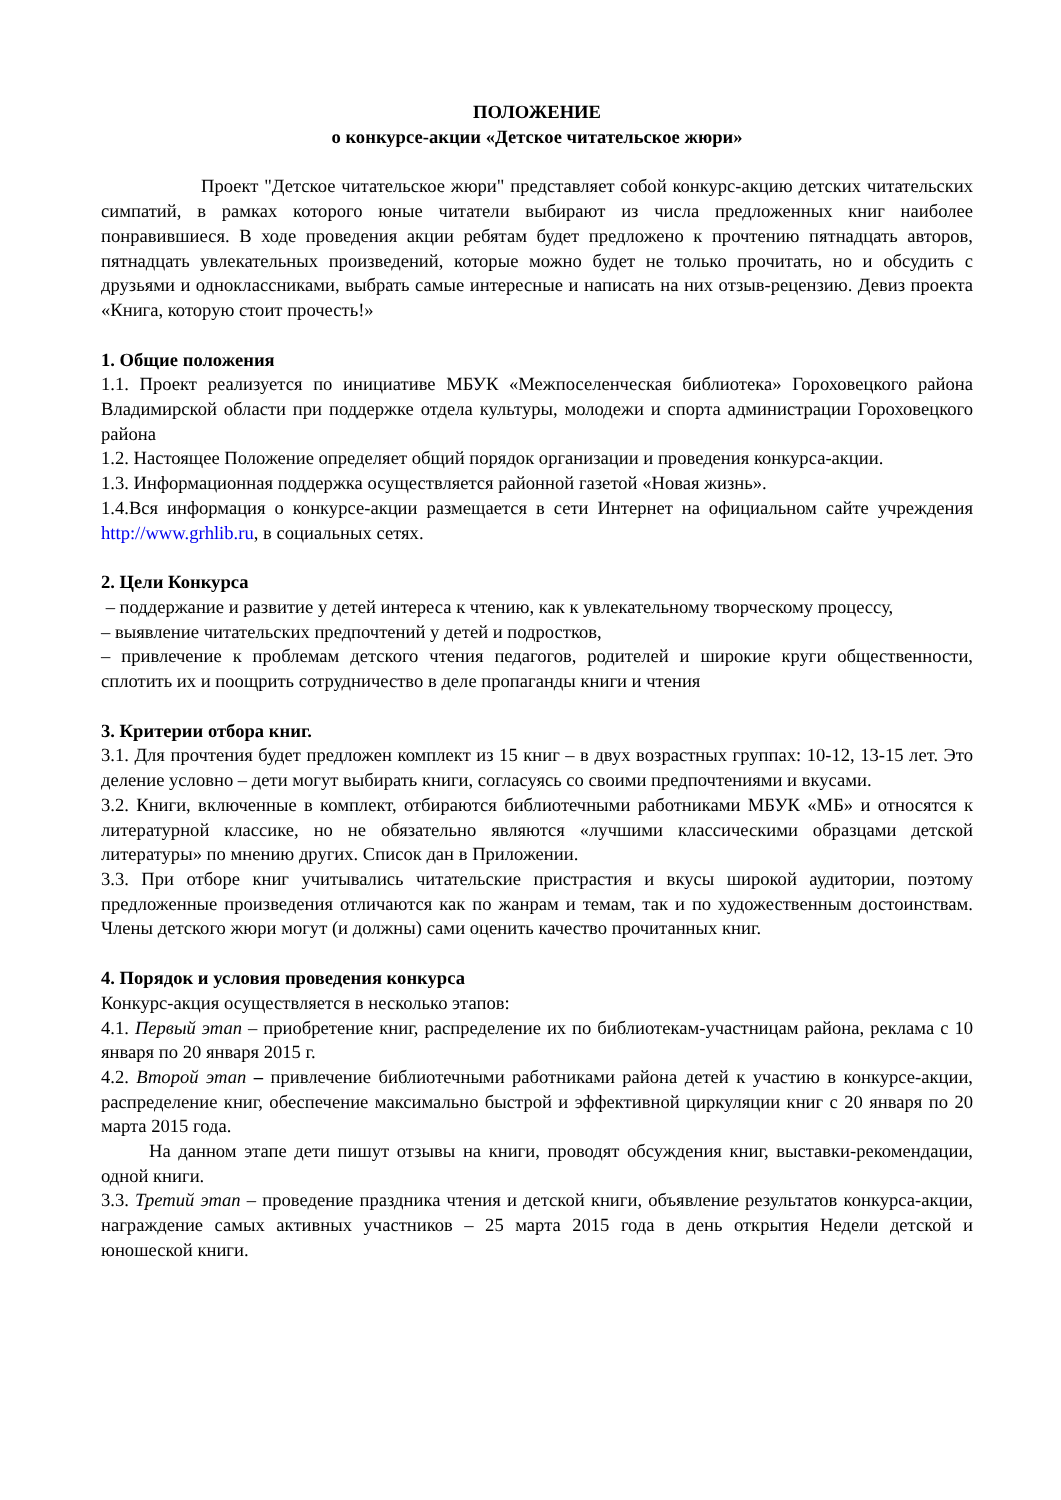ПОЛОЖЕНИЕ
о конкурсе-акции «Детское читательское жюри»
Проект "Детское читательское жюри" представляет собой конкурс-акцию детских читательских симпатий, в рамках которого юные читатели выбирают из числа предложенных книг наиболее понравившиеся. В ходе проведения акции ребятам будет предложено к прочтению пятнадцать авторов, пятнадцать увлекательных произведений, которые можно будет не только прочитать, но и обсудить с друзьями и одноклассниками, выбрать самые интересные и написать на них отзыв-рецензию. Девиз проекта «Книга, которую стоит прочесть!»
1. Общие положения
1.1. Проект реализуется по инициативе МБУК «Межпоселенческая библиотека» Гороховецкого района Владимирской области при поддержке отдела культуры, молодежи и спорта администрации Гороховецкого района
1.2. Настоящее Положение определяет общий порядок организации и проведения конкурса-акции.
1.3. Информационная поддержка осуществляется районной газетой «Новая жизнь».
1.4.Вся информация о конкурсе-акции размещается в сети Интернет на официальном сайте учреждения http://www.grhlib.ru, в социальных сетях.
2. Цели Конкурса
– поддержание и развитие у детей интереса к чтению, как к увлекательному творческому процессу,
– выявление читательских предпочтений у детей и подростков,
– привлечение к проблемам детского чтения педагогов, родителей и широкие круги общественности, сплотить их и поощрить сотрудничество в деле пропаганды книги и чтения
3. Критерии отбора книг.
3.1. Для прочтения будет предложен комплект из 15 книг – в двух возрастных группах: 10-12, 13-15 лет. Это деление условно – дети могут выбирать книги, согласуясь со своими предпочтениями и вкусами.
3.2. Книги, включенные в комплект, отбираются библиотечными работниками МБУК «МБ» и относятся к литературной классике, но не обязательно являются «лучшими классическими образцами детской литературы» по мнению других. Список дан в Приложении.
3.3. При отборе книг учитывались читательские пристрастия и вкусы широкой аудитории, поэтому предложенные произведения отличаются как по жанрам и темам, так и по художественным достоинствам. Члены детского жюри могут (и должны) сами оценить качество прочитанных книг.
4. Порядок и условия проведения конкурса
Конкурс-акция осуществляется в несколько этапов:
4.1. Первый этап – приобретение книг, распределение их по библиотекам-участницам района, реклама с 10 января по 20 января 2015 г.
4.2. Второй этап – привлечение библиотечными работниками района детей к участию в конкурсе-акции, распределение книг, обеспечение максимально быстрой и эффективной циркуляции книг с 20 января по 20 марта 2015 года.
На данном этапе дети пишут отзывы на книги, проводят обсуждения книг, выставки-рекомендации, одной книги.
3.3. Третий этап – проведение праздника чтения и детской книги, объявление результатов конкурса-акции, награждение самых активных участников – 25 марта 2015 года в день открытия Недели детской и юношеской книги.